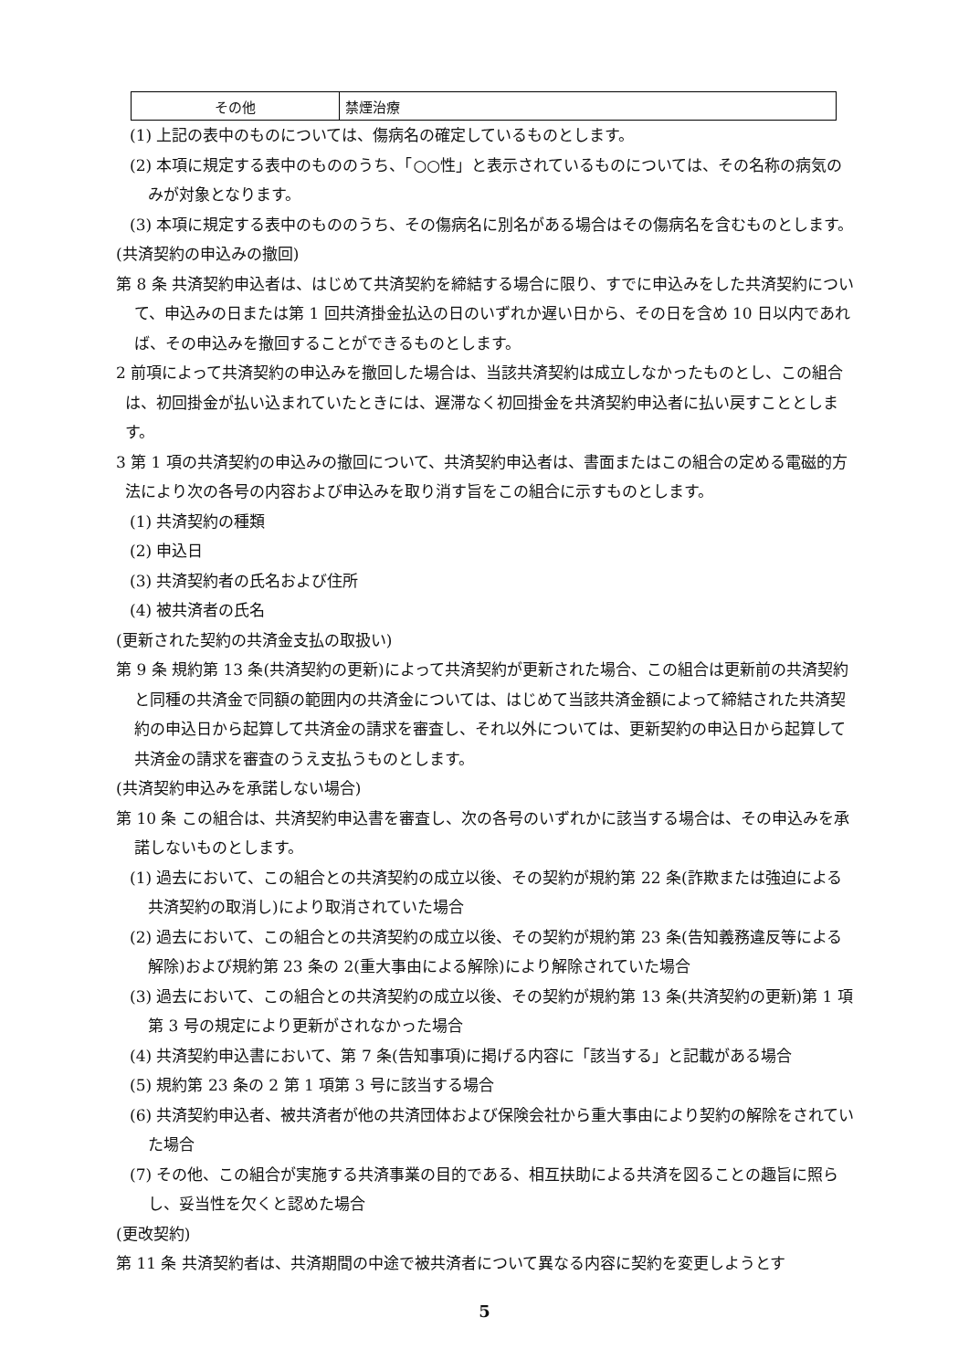| その他 | 禁煙治療 |
(1) 上記の表中のものについては、傷病名の確定しているものとします。
(2) 本項に規定する表中のもののうち、「○○性」と表示されているものについては、その名称の病気のみが対象となります。
(3) 本項に規定する表中のもののうち、その傷病名に別名がある場合はその傷病名を含むものとします。
(共済契約の申込みの撤回)
第 8 条 共済契約申込者は、はじめて共済契約を締結する場合に限り、すでに申込みをした共済契約について、申込みの日または第 1 回共済掛金払込の日のいずれか遅い日から、その日を含め 10 日以内であれば、その申込みを撤回することができるものとします。
2 前項によって共済契約の申込みを撤回した場合は、当該共済契約は成立しなかったものとし、この組合は、初回掛金が払い込まれていたときには、遅滞なく初回掛金を共済契約申込者に払い戻すこととします。
3 第 1 項の共済契約の申込みの撤回について、共済契約申込者は、書面またはこの組合の定める電磁的方法により次の各号の内容および申込みを取り消す旨をこの組合に示すものとします。
(1) 共済契約の種類
(2) 申込日
(3) 共済契約者の氏名および住所
(4) 被共済者の氏名
(更新された契約の共済金支払の取扱い)
第 9 条 規約第 13 条(共済契約の更新)によって共済契約が更新された場合、この組合は更新前の共済契約と同種の共済金で同額の範囲内の共済金については、はじめて当該共済金額によって締結された共済契約の申込日から起算して共済金の請求を審査し、それ以外については、更新契約の申込日から起算して共済金の請求を審査のうえ支払うものとします。
(共済契約申込みを承諾しない場合)
第 10 条 この組合は、共済契約申込書を審査し、次の各号のいずれかに該当する場合は、その申込みを承諾しないものとします。
(1) 過去において、この組合との共済契約の成立以後、その契約が規約第 22 条(詐欺または強迫による共済契約の取消し)により取消されていた場合
(2) 過去において、この組合との共済契約の成立以後、その契約が規約第 23 条(告知義務違反等による解除)および規約第 23 条の 2(重大事由による解除)により解除されていた場合
(3) 過去において、この組合との共済契約の成立以後、その契約が規約第 13 条(共済契約の更新)第 1 項第 3 号の規定により更新がされなかった場合
(4) 共済契約申込書において、第 7 条(告知事項)に掲げる内容に「該当する」と記載がある場合
(5) 規約第 23 条の 2 第 1 項第 3 号に該当する場合
(6) 共済契約申込者、被共済者が他の共済団体および保険会社から重大事由により契約の解除をされていた場合
(7) その他、この組合が実施する共済事業の目的である、相互扶助による共済を図ることの趣旨に照らし、妥当性を欠くと認めた場合
(更改契約)
第 11 条 共済契約者は、共済期間の中途で被共済者について異なる内容に契約を変更しようとす
5